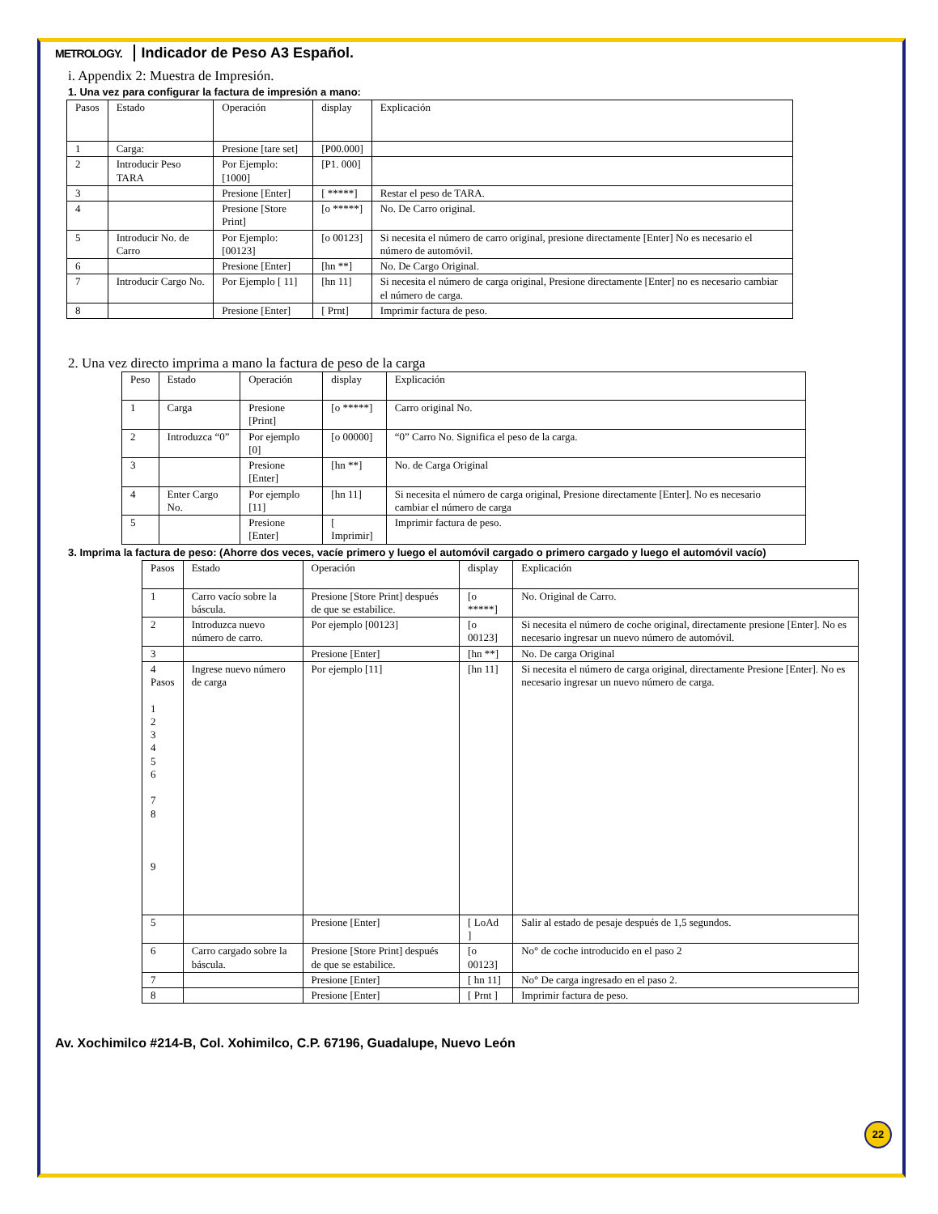METROLOGY. Indicador de Peso A3 Español.
i. Appendix 2: Muestra de Impresión.
1. Una vez para configurar la factura de impresión a mano:
| Pasos | Estado | Operación | display | Explicación |
| 1 | Carga: | Presione [tare set] | [P00.000] | |
| 2 | Introducir Peso TARA | Por Ejemplo: [1000] | [P1. 000] | |
| 3 | | Presione [Enter] | [ *****] | Restar el peso de TARA. |
| 4 | | Presione [Store Print] | [o *****] | No. De Carro original. |
| 5 | Introducir No. de Carro | Por Ejemplo: [00123] | [o 00123] | Si necesita el número de carro original, presione directamente [Enter] No es necesario el número de automóvil. |
| 6 | | Presione [Enter] | [hn **] | No. De Cargo Original. |
| 7 | Introducir Cargo No. | Por Ejemplo [ 11] | [hn 11] | Si necesita el número de carga original, Presione directamente [Enter] no es necesario cambiar el número de carga. |
| 8 | | Presione [Enter] | [ Prnt] | Imprimir factura de peso. |
2. Una vez directo imprima a mano la factura de peso de la carga
| Peso | Estado | Operación | display | Explicación |
| 1 | Carga | Presione [Print] | [o *****] | Carro original No. |
| 2 | Introduzca “0” | Por ejemplo [0] | [o 00000] | “0” Carro No. Significa el peso de la carga. |
| 3 | | Presione [Enter] | [hn **] | No. de Carga Original |
| 4 | Enter Cargo No. | Por ejemplo [11] | [hn 11] | Si necesita el número de carga original, Presione directamente [Enter]. No es necesario cambiar el número de carga |
| 5 | | Presione [Enter] | [ Imprimir] | Imprimir factura de peso. |
3. Imprima la factura de peso: (Ahorre dos veces, vacíe primero y luego el automóvil cargado o primero cargado y luego el automóvil vacío)
| Pasos | Estado | Operación | display | Explicación |
| 1 | Carro vacío sobre la báscula. | Presione [Store Print] después de que se estabilice. | [o *****] | No. Original de Carro. |
| 2 | Introduzca nuevo número de carro. | Por ejemplo [00123] | [o 00123] | Si necesita el número de coche original, directamente presione [Enter]. No es necesario ingresar un nuevo número de automóvil. |
| 3 | | Presione [Enter] | [hn **] | No. De carga Original |
| 4 Pasos 1 2 3 4 5 6 7 8 9 | Ingrese nuevo número de carga | Por ejemplo [11] | [hn 11] | Si necesita el número de carga original, directamente Presione [Enter]. No es necesario ingresar un nuevo número de carga. |
| 5 | | Presione [Enter] | [ LoAd ] | Salir al estado de pesaje después de 1,5 segundos. |
| 6 | Carro cargado sobre la báscula. | Presione [Store Print] después de que se estabilice. | [o 00123] | No° de coche introducido en el paso 2 |
| 7 | | Presione [Enter] | [ hn 11] | No° De carga ingresado en el paso 2. |
| 8 | | Presione [Enter] | [ Prnt ] | Imprimir factura de peso. |
Av. Xochimilco #214-B, Col. Xohimilco, C.P. 67196, Guadalupe, Nuevo León
22